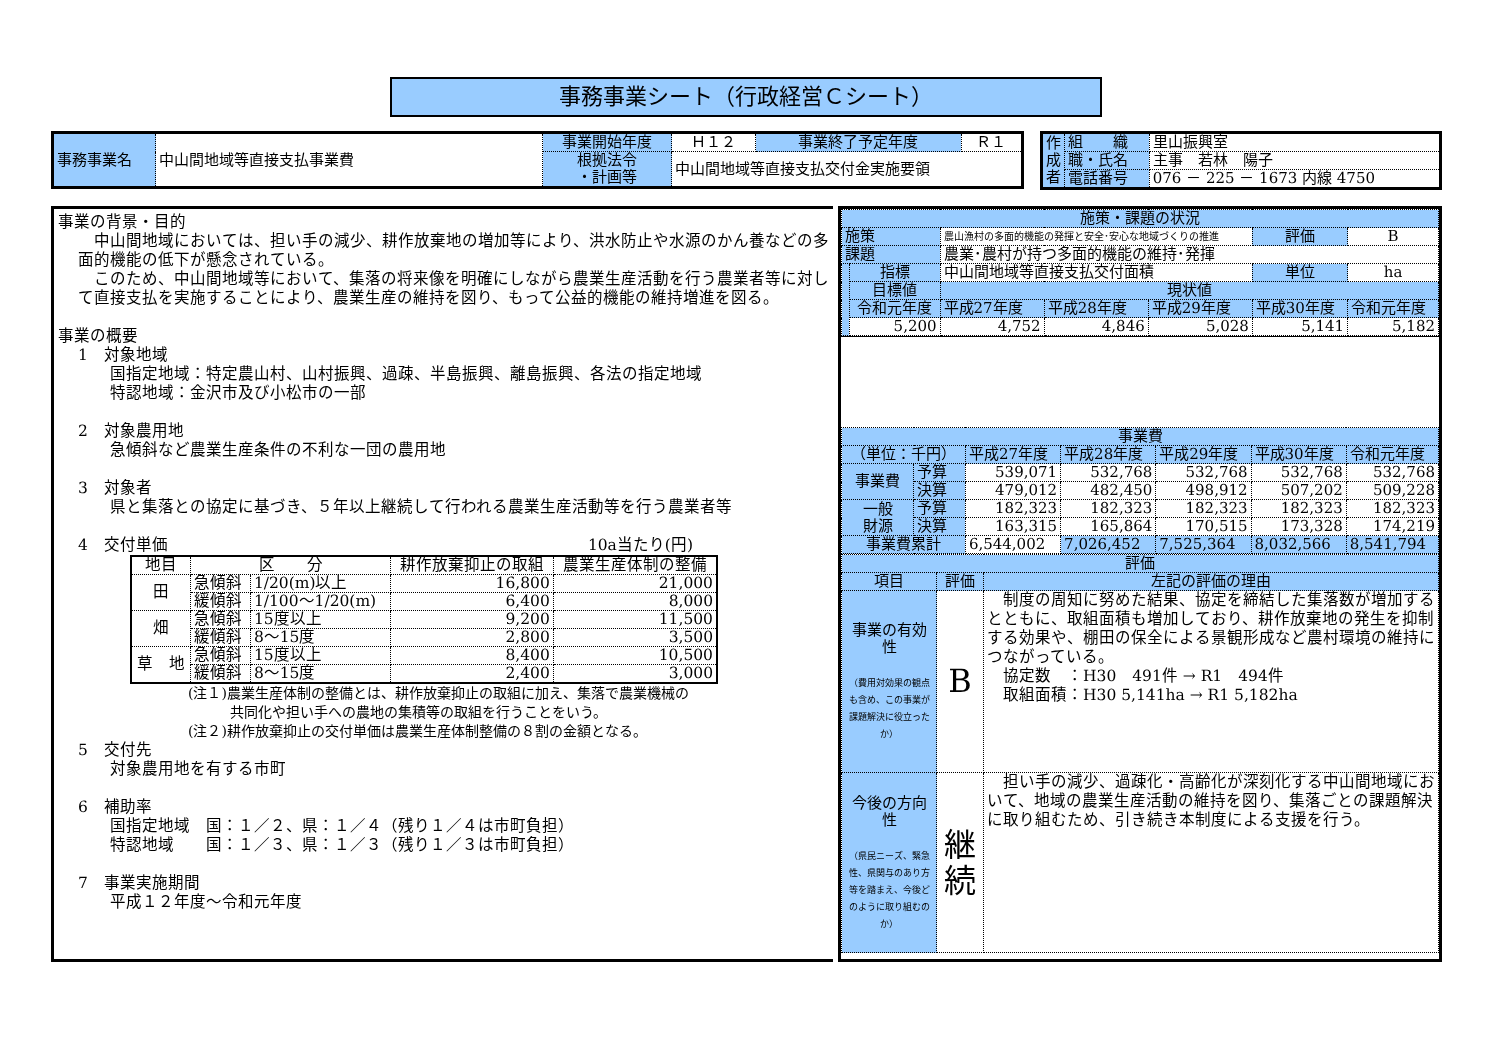事務事業シート（行政経営Ｃシート）
| 事務事業名 | 中山間地域等直接支払事業費 | 事業開始年度 | Ｈ１２ | 事業終了予定年度 | Ｒ１ |
| | | 根拠法令 ・計画等 | 中山間地域等直接支払交付金実施要領 | | |
| 作成者 | 組 織 | 里山振興室 |
| | 職・氏名 | 主事 若林 陽子 |
| | 電話番号 | 076 － 225 － 1673 内線 4750 |
事業の背景・目的
　中山間地域においては、担い手の減少、耕作放棄地の増加等により、洪水防止や水源のかん養などの多面的機能の低下が懸念されている。
　このため、中山間地域等において、集落の将来像を明確にしながら農業生産活動を行う農業者等に対して直接支払を実施することにより、農業生産の維持を図り、もって公益的機能の維持増進を図る。
事業の概要
1　対象地域
　　国指定地域：特定農山村、山村振興、過疎、半島振興、離島振興、各法の指定地域
　　特認地域：金沢市及び小松市の一部
2　対象農用地
　　急傾斜など農業生産条件の不利な一団の農用地
3　対象者
　　県と集落との協定に基づき、５年以上継続して行われる農業生産活動等を行う農業者等
4　交付単価 10a当たり(円)
| 地目 | 区 分 | | 耕作放棄抑止の取組 | 農業生産体制の整備 |
| --- | --- | --- | --- | --- |
| 田 | 急傾斜 | 1/20(m)以上 | 16,800 | 21,000 |
| | 緩傾斜 | 1/100～1/20(m) | 6,400 | 8,000 |
| 畑 | 急傾斜 | 15度以上 | 9,200 | 11,500 |
| | 緩傾斜 | 8～15度 | 2,800 | 3,500 |
| 草 地 | 急傾斜 | 15度以上 | 8,400 | 10,500 |
| | 緩傾斜 | 8～15度 | 2,400 | 3,000 |
(注１)農業生産体制の整備とは、耕作放棄抑止の取組に加え、集落で農業機械の
　　　共同化や担い手への農地の集積等の取組を行うことをいう。
(注２)耕作放棄抑止の交付単価は農業生産体制整備の８割の金額となる。
5　交付先
　　対象農用地を有する市町
6　補助率
　　国指定地域　国：１／２、県：１／４（残り１／４は市町負担）
　　特認地域　　国：１／３、県：１／３（残り１／３は市町負担）
7　事業実施期間
　　平成１２年度～令和元年度
| 施策・課題の状況 | | | | | | |
| 施策 | | 農山漁村の多面的機能の発揮と安全･安心な地域づくりの推進 | | | 評価 | B |
| 課題 | | 農業･農村が持つ多面的機能の維持･発揮 | | | | |
| | 指標 | 中山間地域等直接支払交付面積 | | | 単位 | ha |
| | 目標値 | 現状値 | | | | |
| | 令和元年度 | 平成27年度 | 平成28年度 | 平成29年度 | 平成30年度 | 令和元年度 |
| | 5,200 | 4,752 | 4,846 | 5,028 | 5,141 | 5,182 |
| 事業費 | | | | | | |
| （単位：千円） | | 平成27年度 | 平成28年度 | 平成29年度 | 平成30年度 | 令和元年度 |
| 事業費 | 予算 | 539,071 | 532,768 | 532,768 | 532,768 | 532,768 |
| | 決算 | 479,012 | 482,450 | 498,912 | 507,202 | 509,228 |
| 一般 財源 | 予算 | 182,323 | 182,323 | 182,323 | 182,323 | 182,323 |
| | 決算 | 163,315 | 165,864 | 170,515 | 173,328 | 174,219 |
| 事業費累計 | | 6,544,002 | 7,026,452 | 7,525,364 | 8,032,566 | 8,541,794 |
| 評価 | | |
| 項目 | 評価 | 左記の評価の理由 |
| 事業の有効性 （費用対効果の観点も含め、この事業が課題解決に役立ったか） | B | 制度の周知に努めた結果、協定を締結した集落数が増加するとともに、取組面積も増加しており、耕作放棄地の発生を抑制する効果や、棚田の保全による景観形成など農村環境の維持につながっている。 協定数 ：H30 491件 → R1 494件 取組面積：H30 5,141ha → R1 5,182ha |
| 今後の方向性 （県民ニーズ、緊急性、県関与のあり方等を踏まえ、今後どのように取り組むのか） | 継 続 | 担い手の減少、過疎化・高齢化が深刻化する中山間地域において、地域の農業生産活動の維持を図り、集落ごとの課題解決に取り組むため、引き続き本制度による支援を行う。 |